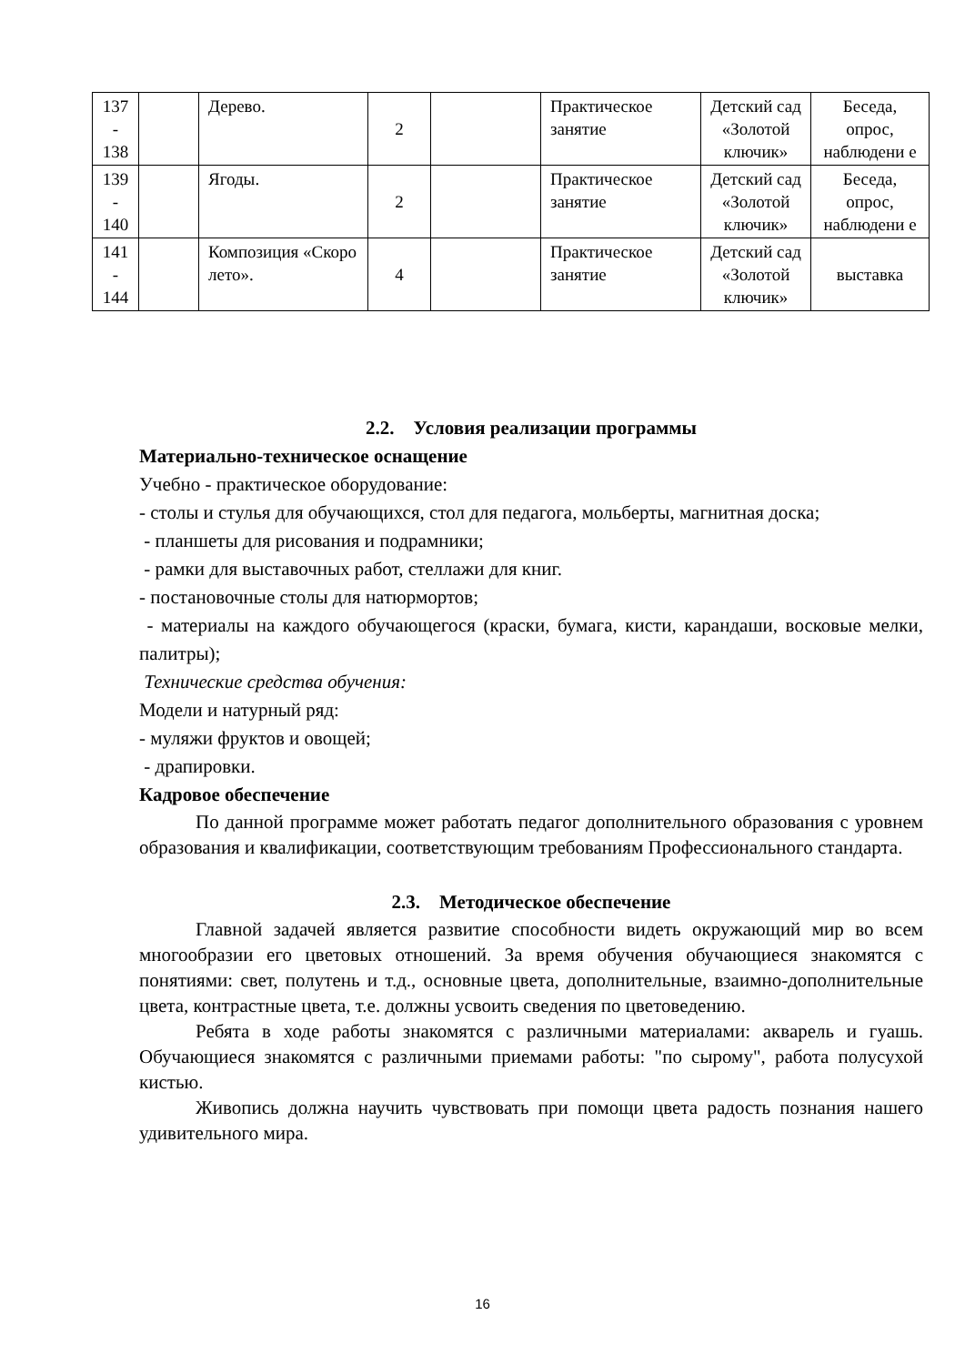| 137 - 138 | | Дерево. | 2 | | Практическое занятие | Детский сад «Золотой ключик» | Беседа, опрос, наблюдени е |
| 139 - 140 | | Ягоды. | 2 | | Практическое занятие | Детский сад «Золотой ключик» | Беседа, опрос, наблюдени е |
| 141 - 144 | | Композиция «Скоро лето». | 4 | | Практическое занятие | Детский сад «Золотой ключик» | выставка |
2.2. Условия реализации программы
Материально-техническое оснащение
Учебно - практическое оборудование:
- столы и стулья для обучающихся, стол для педагога, мольберты, магнитная доска;
- планшеты для рисования и подрамники;
- рамки для выставочных работ, стеллажи для книг.
- постановочные столы для натюрмортов;
- материалы на каждого обучающегося (краски, бумага, кисти, карандаши, восковые мелки, палитры);
Технические средства обучения:
Модели и натурный ряд:
- муляжи фруктов и овощей;
- драпировки.
Кадровое обеспечение
По данной программе может работать педагог дополнительного образования с уровнем образования и квалификации, соответствующим требованиям Профессионального стандарта.
2.3. Методическое обеспечение
Главной задачей является развитие способности видеть окружающий мир во всем многообразии его цветовых отношений. За время обучения обучающиеся знакомятся с понятиями: свет, полутень и т.д., основные цвета, дополнительные, взаимно-дополнительные цвета, контрастные цвета, т.е. должны усвоить сведения по цветоведению.
Ребята в ходе работы знакомятся с различными материалами: акварель и гуашь. Обучающиеся знакомятся с различными приемами работы: "по сырому", работа полусухой кистью.
Живопись должна научить чувствовать при помощи цвета радость познания нашего удивительного мира.
16